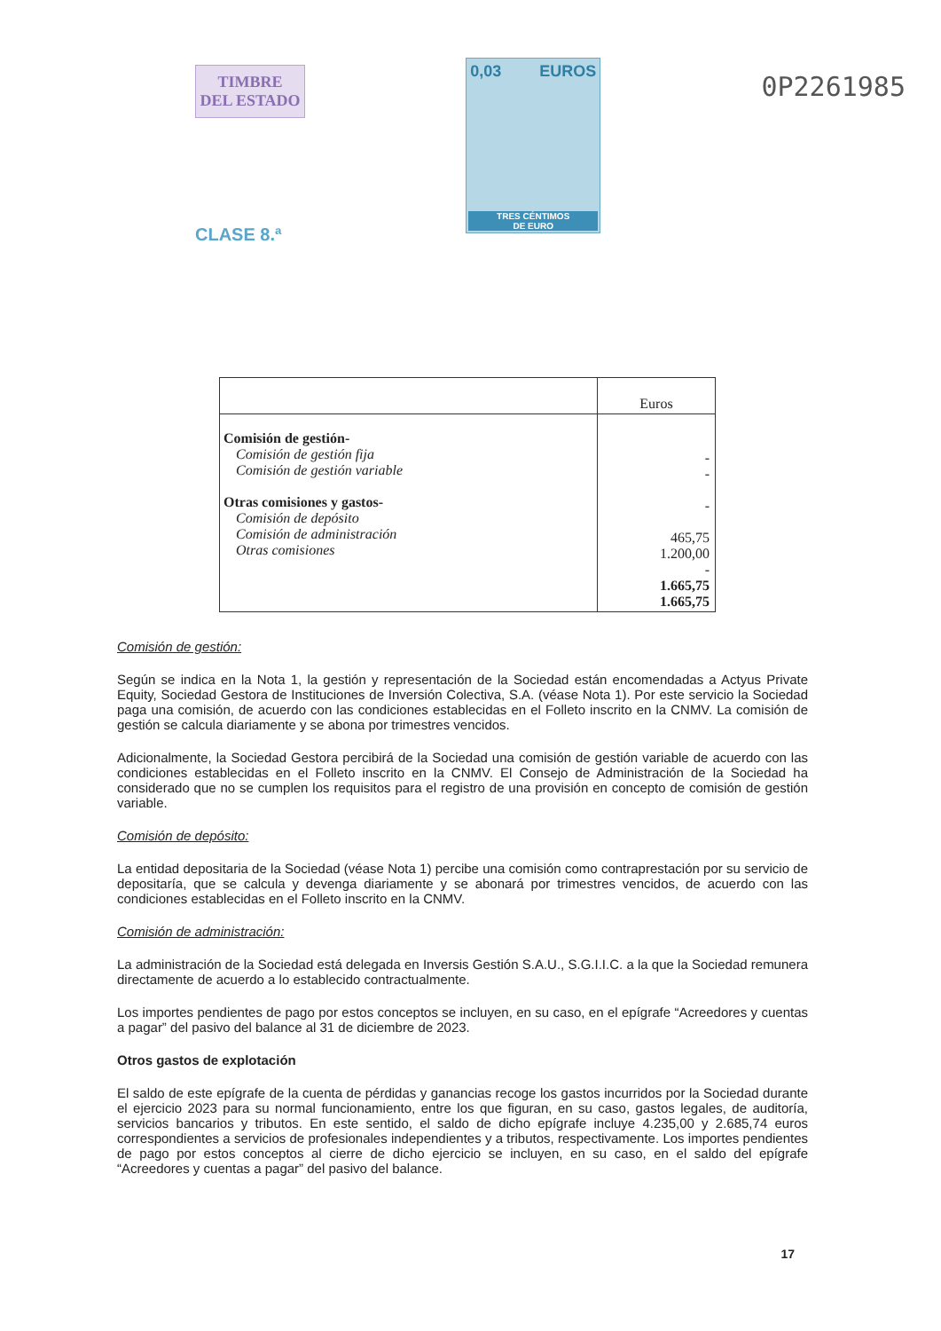TIMBRE
DEL ESTADO
CLASE 8.ª
0,03 EUROS
TRES CÉNTIMOS
DE EURO
0P2261985
| | Euros |
| Comisión de gestión- Comisión de gestión fija Comisión de gestión variable Otras comisiones y gastos- Comisión de depósito Comisión de administración Otras comisiones | - - - 465,75 1.200,00 - 1.665,75 1.665,75 |
Comisión de gestión:
Según se indica en la Nota 1, la gestión y representación de la Sociedad están encomendadas a Actyus Private Equity, Sociedad Gestora de Instituciones de Inversión Colectiva, S.A. (véase Nota 1). Por este servicio la Sociedad paga una comisión, de acuerdo con las condiciones establecidas en el Folleto inscrito en la CNMV. La comisión de gestión se calcula diariamente y se abona por trimestres vencidos.
Adicionalmente, la Sociedad Gestora percibirá de la Sociedad una comisión de gestión variable de acuerdo con las condiciones establecidas en el Folleto inscrito en la CNMV. El Consejo de Administración de la Sociedad ha considerado que no se cumplen los requisitos para el registro de una provisión en concepto de comisión de gestión variable.
Comisión de depósito:
La entidad depositaria de la Sociedad (véase Nota 1) percibe una comisión como contraprestación por su servicio de depositaría, que se calcula y devenga diariamente y se abonará por trimestres vencidos, de acuerdo con las condiciones establecidas en el Folleto inscrito en la CNMV.
Comisión de administración:
La administración de la Sociedad está delegada en Inversis Gestión S.A.U., S.G.I.I.C. a la que la Sociedad remunera directamente de acuerdo a lo establecido contractualmente.
Los importes pendientes de pago por estos conceptos se incluyen, en su caso, en el epígrafe “Acreedores y cuentas a pagar” del pasivo del balance al 31 de diciembre de 2023.
Otros gastos de explotación
El saldo de este epígrafe de la cuenta de pérdidas y ganancias recoge los gastos incurridos por la Sociedad durante el ejercicio 2023 para su normal funcionamiento, entre los que figuran, en su caso, gastos legales, de auditoría, servicios bancarios y tributos. En este sentido, el saldo de dicho epígrafe incluye 4.235,00 y 2.685,74 euros correspondientes a servicios de profesionales independientes y a tributos, respectivamente. Los importes pendientes de pago por estos conceptos al cierre de dicho ejercicio se incluyen, en su caso, en el saldo del epígrafe “Acreedores y cuentas a pagar” del pasivo del balance.
17